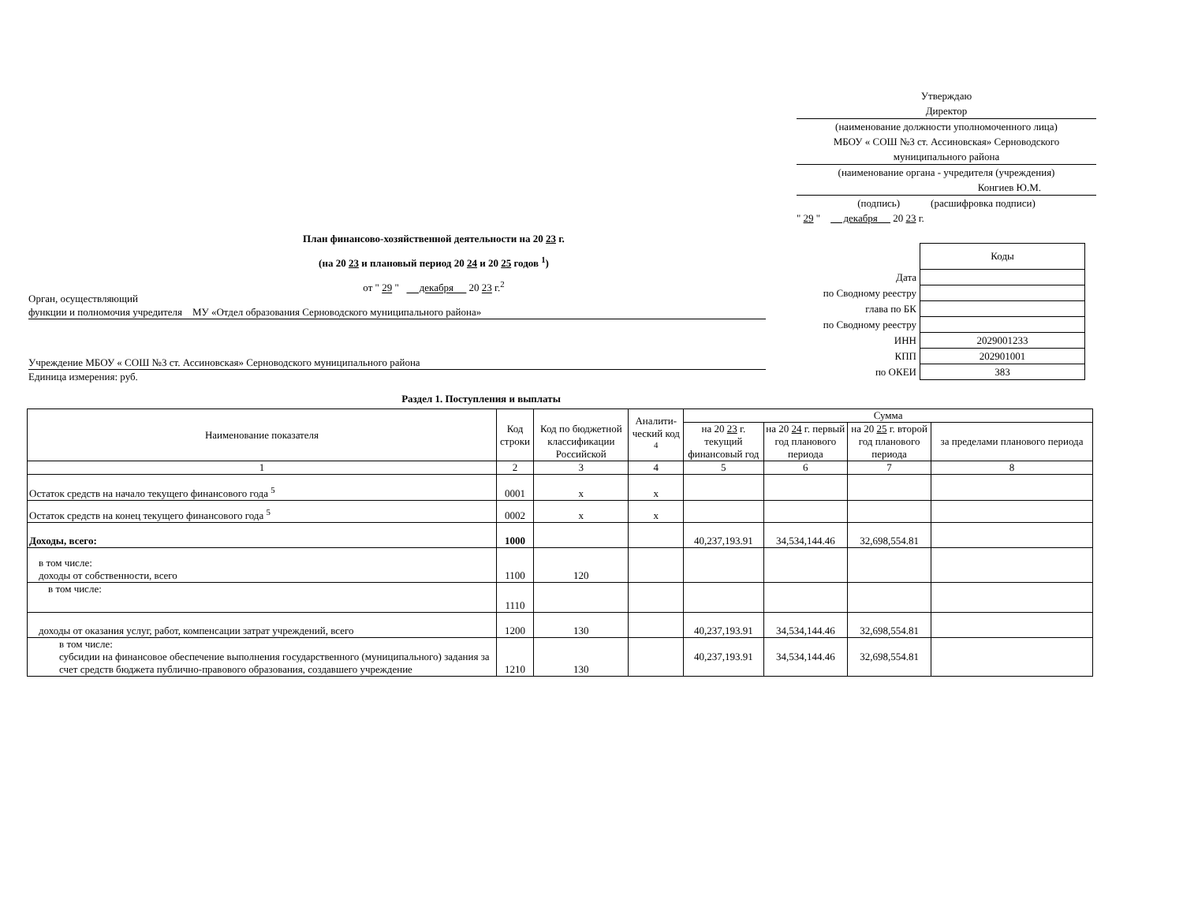Утверждаю
Директор
(наименование должности уполномоченного лица)
МБОУ « СОШ №3 ст. Ассиновская» Серноводского муниципального района
(наименование органа - учредителя (учреждения)
Конгиев Ю.М.
(подпись) (расшифровка подписи)
" 29 " декабря 20 23 г.
План финансово-хозяйственной деятельности на 20 23 г.
(на 20 23 и плановый период 20 24 и 20 25 годов <sup>1</sup>)
от " 29 " декабря 20 23 г.<sup>2</sup>
Орган, осуществляющий
функции и полномочия учредителя МУ «Отдел образования Серноводского муниципального района»
Учреждение МБОУ « СОШ №3 ст. Ассиновская» Серноводского муниципального района
Единица измерения: руб.
| | Коды |
| Дата | |
| по Сводному реестру | |
| глава по БК | |
| по Сводному реестру | |
| ИНН | 2029001233 |
| КПП | 202901001 |
| по ОКЕИ | 383 |
Раздел 1. Поступления и выплаты
| Наименование показателя | Код строки | Код по бюджетной классификации Российской | Аналити-ческий код <sup>4</sup> | Сумма | | | |
| --- | --- | --- | --- | --- | --- | --- | --- |
| | | | | на 20 23 г. текущий финансовый год | на 20 24 г. первый год планового периода | на 20 25 г. второй год планового периода | за пределами планового периода |
| 1 | 2 | 3 | 4 | 5 | 6 | 7 | 8 |
| Остаток средств на начало текущего финансового года <sup>5</sup> | 0001 | x | x | | | | |
| Остаток средств на конец текущего финансового года <sup>5</sup> | 0002 | x | x | | | | |
| Доходы, всего: | 1000 | | | 40,237,193.91 | 34,534,144.46 | 32,698,554.81 | |
| в том числе: доходы от собственности, всего | 1100 | 120 | | | | | |
| в том числе: | 1110 | | | | | | |
| доходы от оказания услуг, работ, компенсации затрат учреждений, всего | 1200 | 130 | | 40,237,193.91 | 34,534,144.46 | 32,698,554.81 | |
| в том числе: субсидии на финансовое обеспечение выполнения государственного (муниципального) задания за счет средств бюджета публично-правового образования, создавшего учреждение | 1210 | 130 | | 40,237,193.91 | 34,534,144.46 | 32,698,554.81 | |